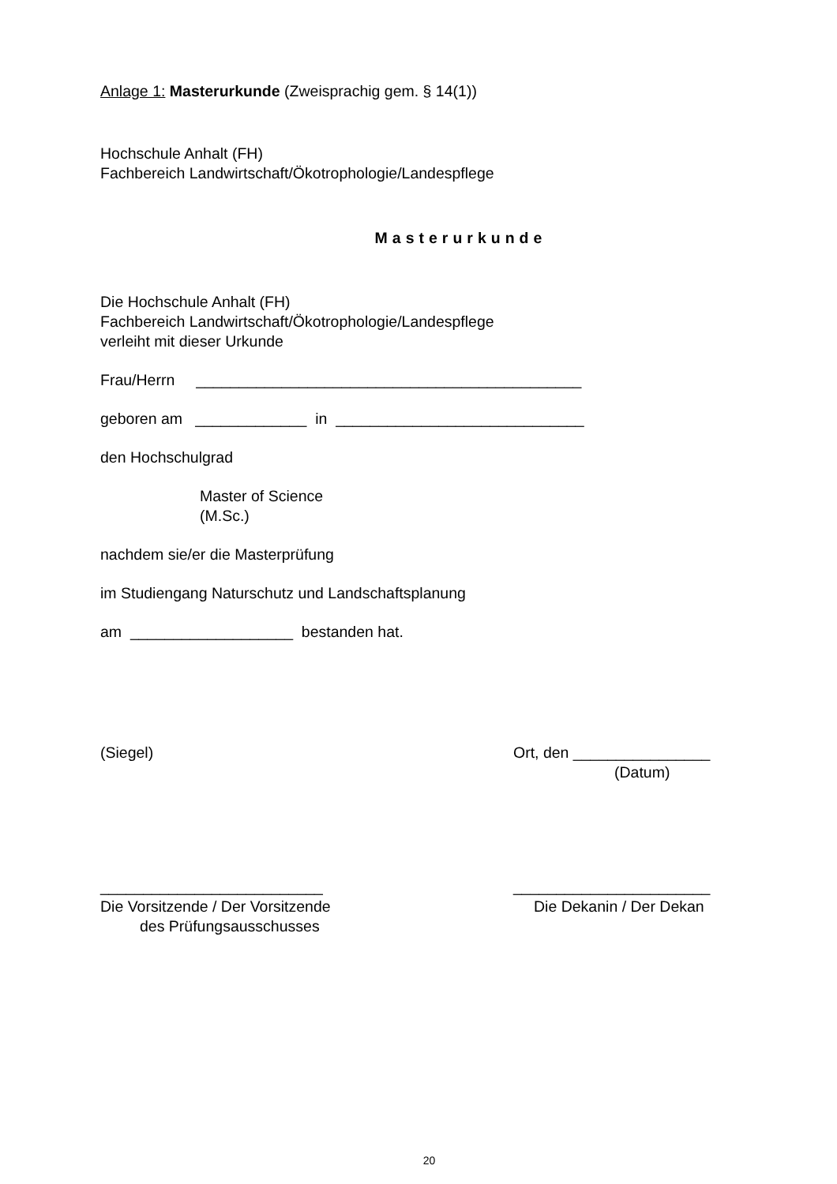Anlage 1: Masterurkunde (Zweisprachig gem. § 14(1))
Hochschule Anhalt (FH)
Fachbereich Landwirtschaft/Ökotrophologie/Landespflege
Masterurkunde
Die Hochschule Anhalt (FH)
Fachbereich Landwirtschaft/Ökotrophologie/Landespflege
verleiht mit dieser Urkunde
Frau/Herrn _____________________________________________
geboren am _____________ in _____________________________
den Hochschulgrad
Master of Science
(M.Sc.)
nachdem sie/er die Masterprüfung
im Studiengang Naturschutz und Landschaftsplanung
am ___________________ bestanden hat.
(Siegel) Ort, den ________________
(Datum)
__________________________
Die Vorsitzende / Der Vorsitzende
des Prüfungsausschusses
_______________________
Die Dekanin / Der Dekan
20